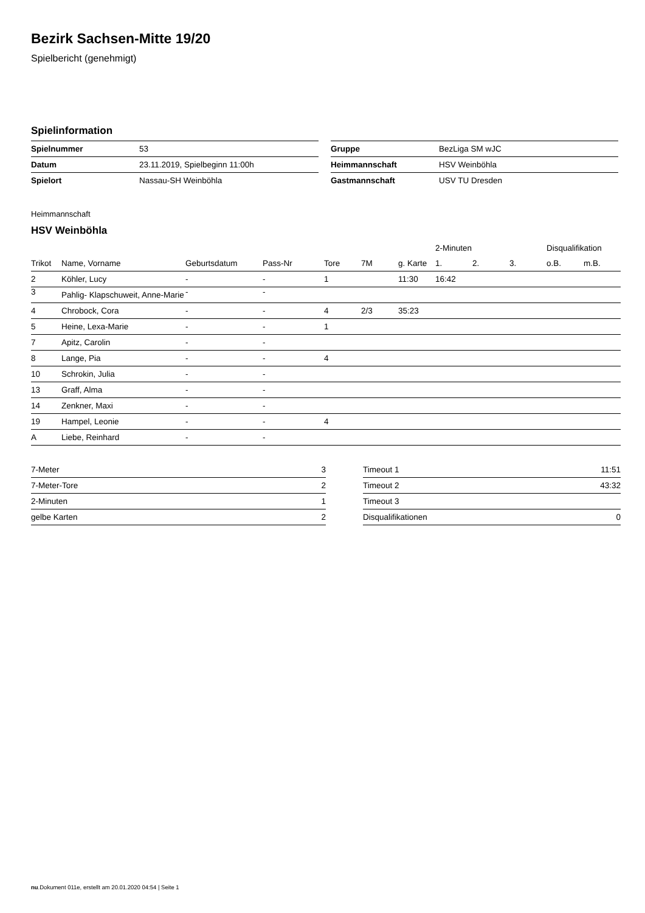Bezirk Sachsen-Mitte 19/20
Spielbericht (genehmigt)
Spielinformation
| Spielnummer | 53 |
| Datum | 23.11.2019, Spielbeginn 11:00h |
| Spielort | Nassau-SH Weinböhla |
| Gruppe | BezLiga SM wJC |
| Heimmannschaft | HSV Weinböhla |
| Gastmannschaft | USV TU Dresden |
Heimmannschaft
HSV Weinböhla
| | | | | | | | 2-Minuten | | | Disqualifikation | |
| --- | --- | --- | --- | --- | --- | --- | --- | --- | --- | --- | --- |
| Trikot | Name, Vorname | Geburtsdatum | Pass-Nr | Tore | 7M | g. Karte | 1. | 2. | 3. | o.B. | m.B. |
| 2 | Köhler, Lucy | - | - | 1 | | 11:30 | 16:42 | | | | |
| 3 | Pahlig- Klapschuweit, Anne-Marie | - | - | | | | | | | | |
| 4 | Chrobock, Cora | - | - | 4 | 2/3 | 35:23 | | | | | |
| 5 | Heine, Lexa-Marie | - | - | 1 | | | | | | | |
| 7 | Apitz, Carolin | - | - | | | | | | | | |
| 8 | Lange, Pia | - | - | 4 | | | | | | | |
| 10 | Schrokin, Julia | - | - | | | | | | | | |
| 13 | Graff, Alma | - | - | | | | | | | | |
| 14 | Zenkner, Maxi | - | - | | | | | | | | |
| 19 | Hampel, Leonie | - | - | 4 | | | | | | | |
| A | Liebe, Reinhard | - | - | | | | | | | | |
| 7-Meter | 3 |
| 7-Meter-Tore | 2 |
| 2-Minuten | 1 |
| gelbe Karten | 2 |
| Timeout 1 | 11:51 |
| Timeout 2 | 43:32 |
| Timeout 3 | |
| Disqualifikationen | 0 |
nu.Dokument 011e, erstellt am 20.01.2020 04:54 | Seite 1